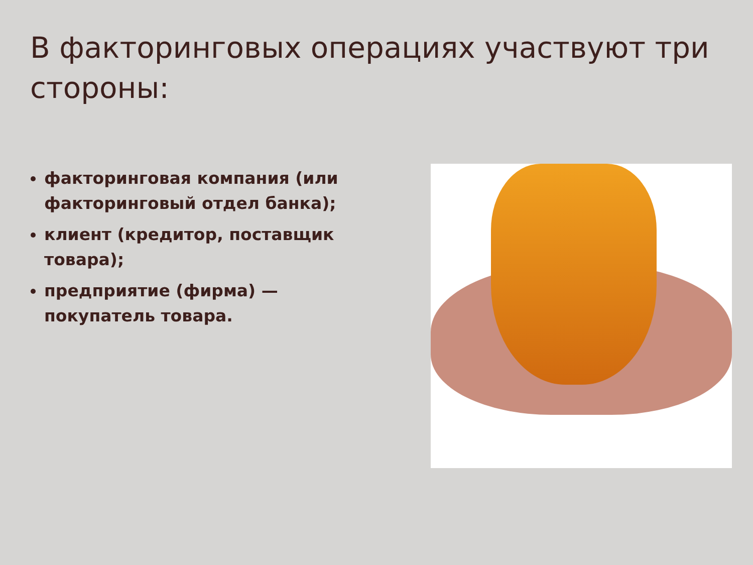В факторинговых операциях участвуют три стороны:
факторинговая компания (или факторинговый отдел банка);
клиент (кредитор, поставщик товара);
предприятие (фирма) — покупатель товара.